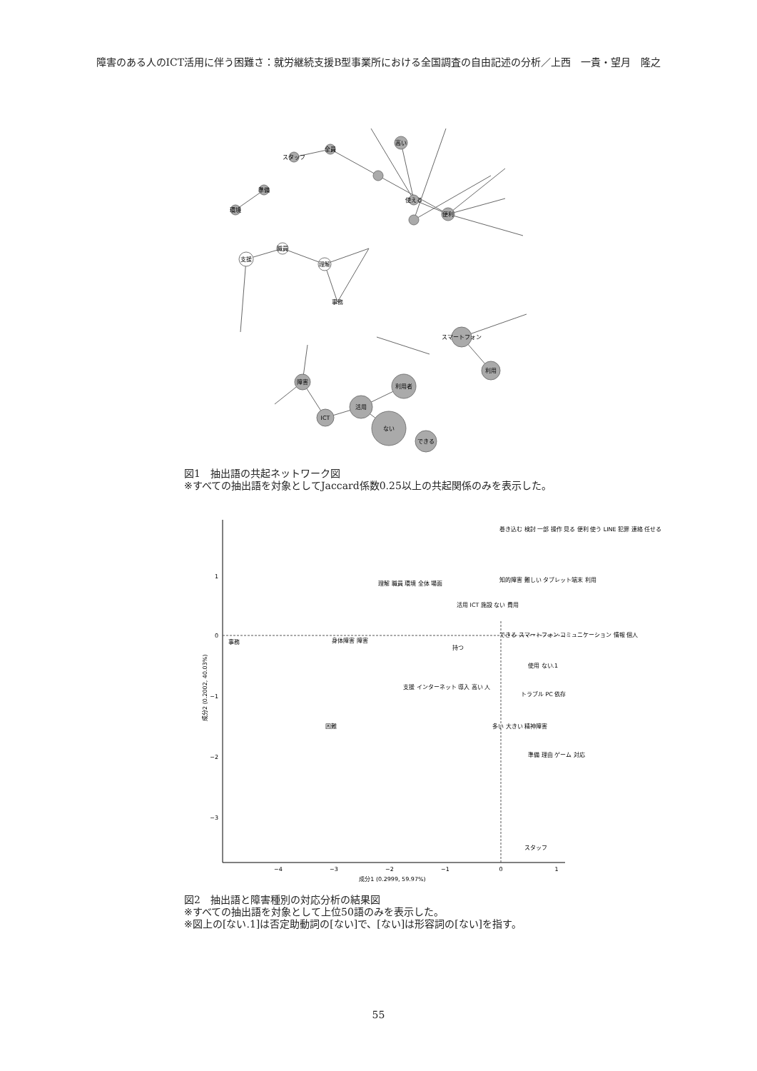障害のある人のICT活用に伴う困難さ：就労継続支援B型事業所における全国調査の自由記述の分析／上西　一貴・望月　隆之
スタッフ
全員
高い
使える
便利
準備
環境
支援
職員
理解
事務
スマートフォン
利用
障害
利用者
活用
ない
できる
ICT
図1　抽出語の共起ネットワーク図
※すべての抽出語を対象としてJaccard係数0.25以上の共起関係のみを表示した。
1
0
−1
−2
−3
−4
−3
−2
−1
0
1
成分1 (0.2999, 59.97%)
成分2 (0.2002, 40.03%)
巻き込む 検討 一部 操作 見る 便利 使う LINE 犯罪 連絡 任せる
理解 職員 環境 全体 場面
知的障害 難しい タブレット端末 利用
活用 ICT 施設 ない 費用
事務
身体障害 障害
できる スマートフォン コミュニケーション 情報 個人
持つ
使用 ない.1
支援 インターネット 導入 高い 人
トラブル PC 依存
困難
多い 大きい 精神障害
準備 理由 ゲーム 対応
スタッフ
図2　抽出語と障害種別の対応分析の結果図
※すべての抽出語を対象として上位50語のみを表示した。
※図上の[ない.1]は否定助動詞の[ない]で、[ない]は形容詞の[ない]を指す。
55